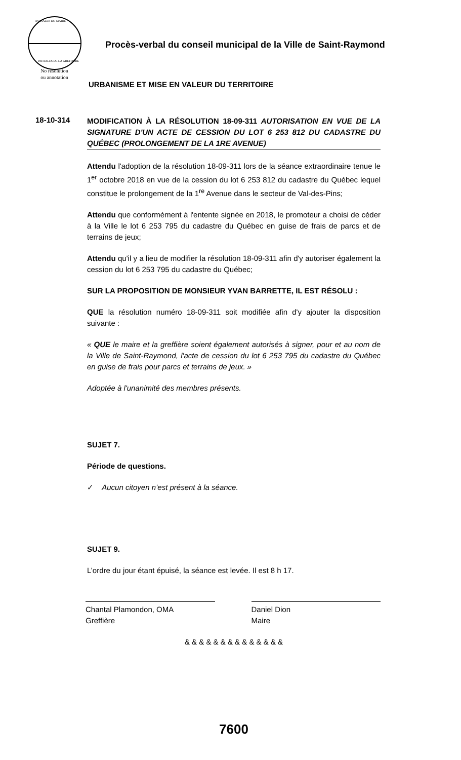INITIALES DU MAIRE
INITIALES DE LA GREFFIÈRE
No résolution
ou annotation
Procès-verbal du conseil municipal de la Ville de Saint-Raymond
URBANISME ET MISE EN VALEUR DU TERRITOIRE
18-10-314
MODIFICATION À LA RÉSOLUTION 18-09-311 AUTORISATION EN VUE DE LA SIGNATURE D'UN ACTE DE CESSION DU LOT 6 253 812 DU CADASTRE DU QUÉBEC (PROLONGEMENT DE LA 1RE AVENUE)
Attendu l'adoption de la résolution 18-09-311 lors de la séance extraordinaire tenue le 1<sup>er</sup> octobre 2018 en vue de la cession du lot 6 253 812 du cadastre du Québec lequel constitue le prolongement de la 1<sup>re</sup> Avenue dans le secteur de Val-des-Pins;
Attendu que conformément à l'entente signée en 2018, le promoteur a choisi de céder à la Ville le lot 6 253 795 du cadastre du Québec en guise de frais de parcs et de terrains de jeux;
Attendu qu'il y a lieu de modifier la résolution 18-09-311 afin d'y autoriser également la cession du lot 6 253 795 du cadastre du Québec;
SUR LA PROPOSITION DE MONSIEUR YVAN BARRETTE, IL EST RÉSOLU :
QUE la résolution numéro 18-09-311 soit modifiée afin d'y ajouter la disposition suivante :
« QUE le maire et la greffière soient également autorisés à signer, pour et au nom de la Ville de Saint-Raymond, l'acte de cession du lot 6 253 795 du cadastre du Québec en guise de frais pour parcs et terrains de jeux. »
Adoptée à l'unanimité des membres présents.
SUJET 7.
Période de questions.
✓ Aucun citoyen n’est présent à la séance.
SUJET 9.
L’ordre du jour étant épuisé, la séance est levée. Il est 8 h 17.
Chantal Plamondon, OMA
Greffière
Daniel Dion
Maire
& & & & & & & & & & & & & &
7600